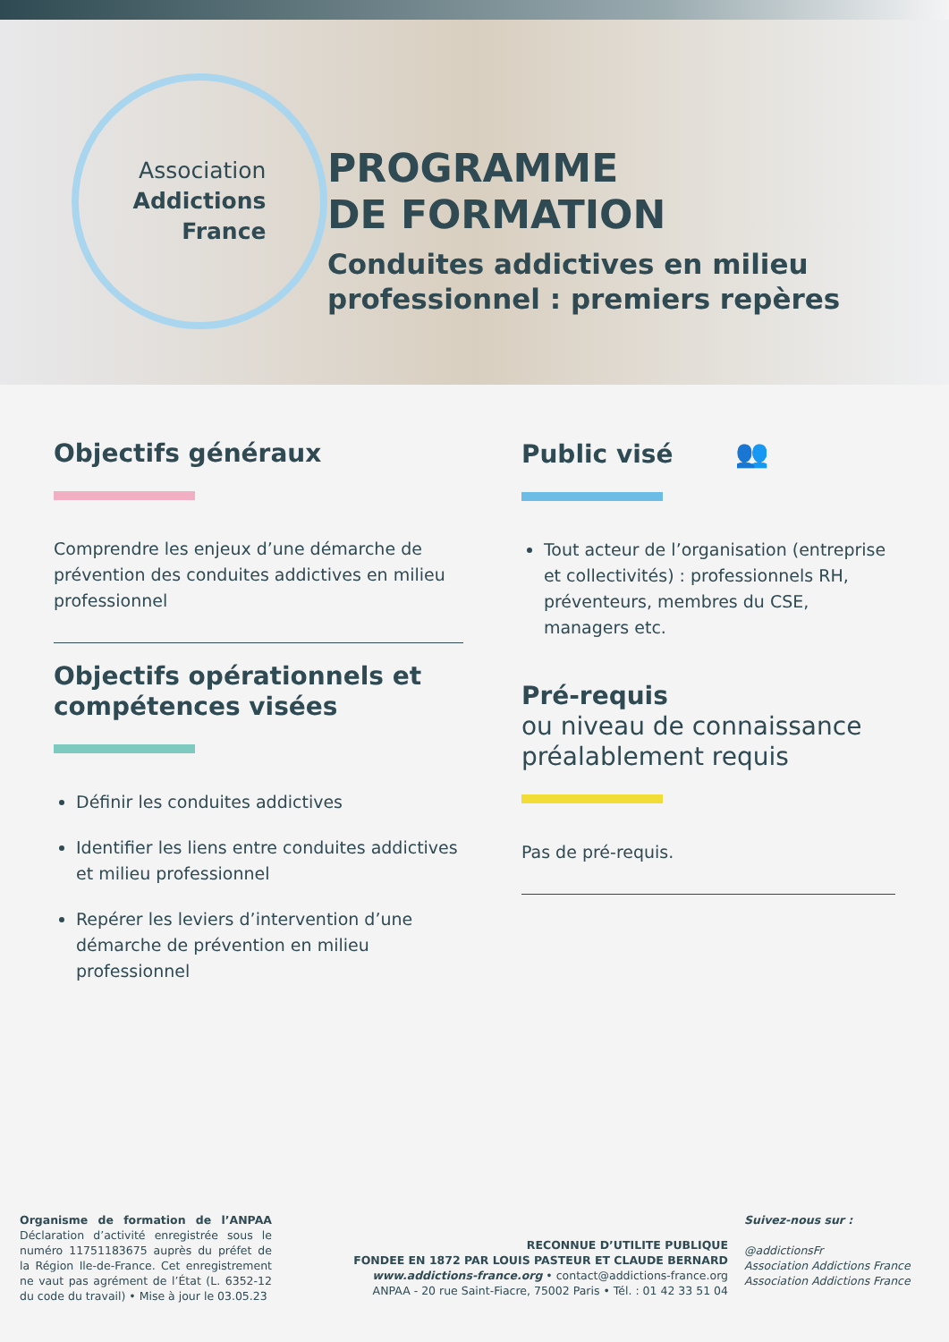Association
Addictions
France
PROGRAMME
DE FORMATION
Conduites addictives en milieu professionnel : premiers repères
Objectifs généraux
Comprendre les enjeux d’une démarche de prévention des conduites addictives en milieu professionnel
Objectifs opérationnels et compétences visées
Définir les conduites addictives
Identifier les liens entre conduites addictives et milieu professionnel
Repérer les leviers d’intervention d’une démarche de prévention en milieu professionnel
Public visé 👥
Tout acteur de l’organisation (entreprise et collectivités) : professionnels RH, préventeurs, membres du CSE, managers etc.
Pré-requis
ou niveau de connaissance préalablement requis
Pas de pré-requis.
Organisme de formation de l’ANPAA Déclaration d’activité enregistrée sous le numéro 11751183675 auprès du préfet de la Région Ile-de-France. Cet enregistrement ne vaut pas agrément de l’État (L. 6352-12 du code du travail) • Mise à jour le 03.05.23
RECONNUE D’UTILITE PUBLIQUE
FONDEE EN 1872 PAR LOUIS PASTEUR ET CLAUDE BERNARD
www.addictions-france.org • contact@addictions-france.org
ANPAA - 20 rue Saint-Fiacre, 75002 Paris • Tél. : 01 42 33 51 04
Suivez-nous sur :
@addictionsFr
Association Addictions France
Association Addictions France